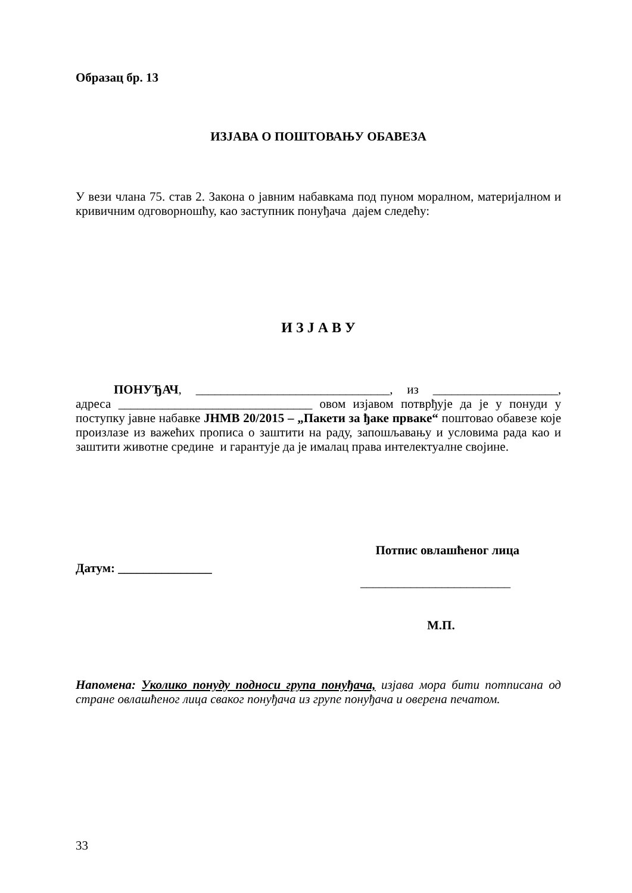Образац бр. 13
ИЗЈАВА О ПОШТОВАЊУ ОБАВЕЗА
У вези члана 75. став 2. Закона о јавним набавкама под пуном моралном, материјалном и кривичним одговорношћу, као заступник понуђача дајем следећу:
И З Ј А В У
ПОНУЂАЧ, _______________________________, из ____________________, адреса _______________________________ овом изјавом потврђује да је у понуди у поступку јавне набавке ЈНМВ 20/2015 – „Пакети за ђаке прваке“ поштовао обавезе које произлазе из важећих прописа о заштити на раду, запошљавању и условима рада као и заштити животне средине и гарантује да је ималац права интелектуалне својине.
Потпис овлашћеног лица
Датум: _______________
________________________
М.П.
Напомена: Уколико понуду подноси група понуђача, изјава мора бити потписана од стране овлашћеног лица сваког понуђача из групе понуђача и оверена печатом.
33